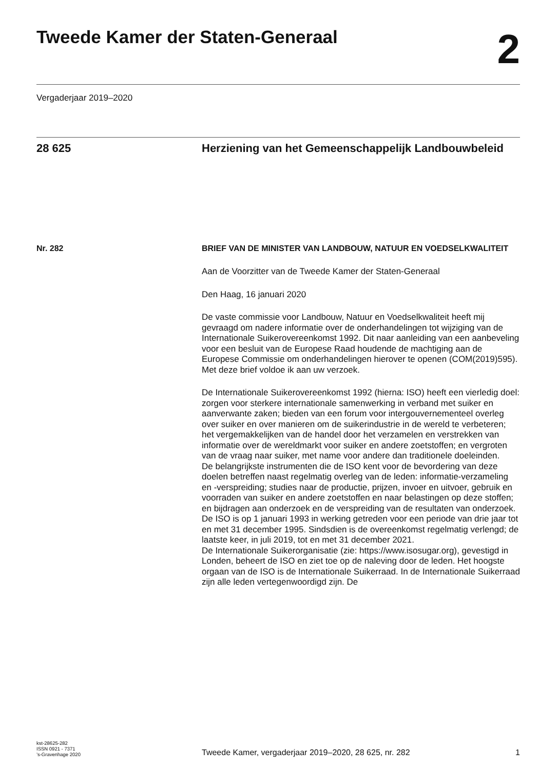Tweede Kamer der Staten-Generaal
2
Vergaderjaar 2019–2020
28 625 Herziening van het Gemeenschappelijk Landbouwbeleid
Nr. 282 BRIEF VAN DE MINISTER VAN LANDBOUW, NATUUR EN VOEDSELKWALITEIT
Aan de Voorzitter van de Tweede Kamer der Staten-Generaal
Den Haag, 16 januari 2020
De vaste commissie voor Landbouw, Natuur en Voedselkwaliteit heeft mij gevraagd om nadere informatie over de onderhandelingen tot wijziging van de Internationale Suikerovereenkomst 1992. Dit naar aanleiding van een aanbeveling voor een besluit van de Europese Raad houdende de machtiging aan de Europese Commissie om onderhandelingen hierover te openen (COM(2019)595). Met deze brief voldoe ik aan uw verzoek.
De Internationale Suikerovereenkomst 1992 (hierna: ISO) heeft een vierledig doel: zorgen voor sterkere internationale samenwerking in verband met suiker en aanverwante zaken; bieden van een forum voor intergouvernementeel overleg over suiker en over manieren om de suikerindustrie in de wereld te verbeteren; het vergemakkelijken van de handel door het verzamelen en verstrekken van informatie over de wereldmarkt voor suiker en andere zoetstoffen; en vergroten van de vraag naar suiker, met name voor andere dan traditionele doeleinden.
De belangrijkste instrumenten die de ISO kent voor de bevordering van deze doelen betreffen naast regelmatig overleg van de leden: informatie-verzameling en -verspreiding; studies naar de productie, prijzen, invoer en uitvoer, gebruik en voorraden van suiker en andere zoetstoffen en naar belastingen op deze stoffen; en bijdragen aan onderzoek en de verspreiding van de resultaten van onderzoek.
De ISO is op 1 januari 1993 in werking getreden voor een periode van drie jaar tot en met 31 december 1995. Sindsdien is de overeenkomst regelmatig verlengd; de laatste keer, in juli 2019, tot en met 31 december 2021.
De Internationale Suikerorganisatie (zie: https://www.isosugar.org), gevestigd in Londen, beheert de ISO en ziet toe op de naleving door de leden. Het hoogste orgaan van de ISO is de Internationale Suikerraad. In de Internationale Suikerraad zijn alle leden vertegenwoordigd zijn. De
kst-28625-282
ISSN 0921 - 7371
’s-Gravenhage 2020
Tweede Kamer, vergaderjaar 2019–2020, 28 625, nr. 282
1